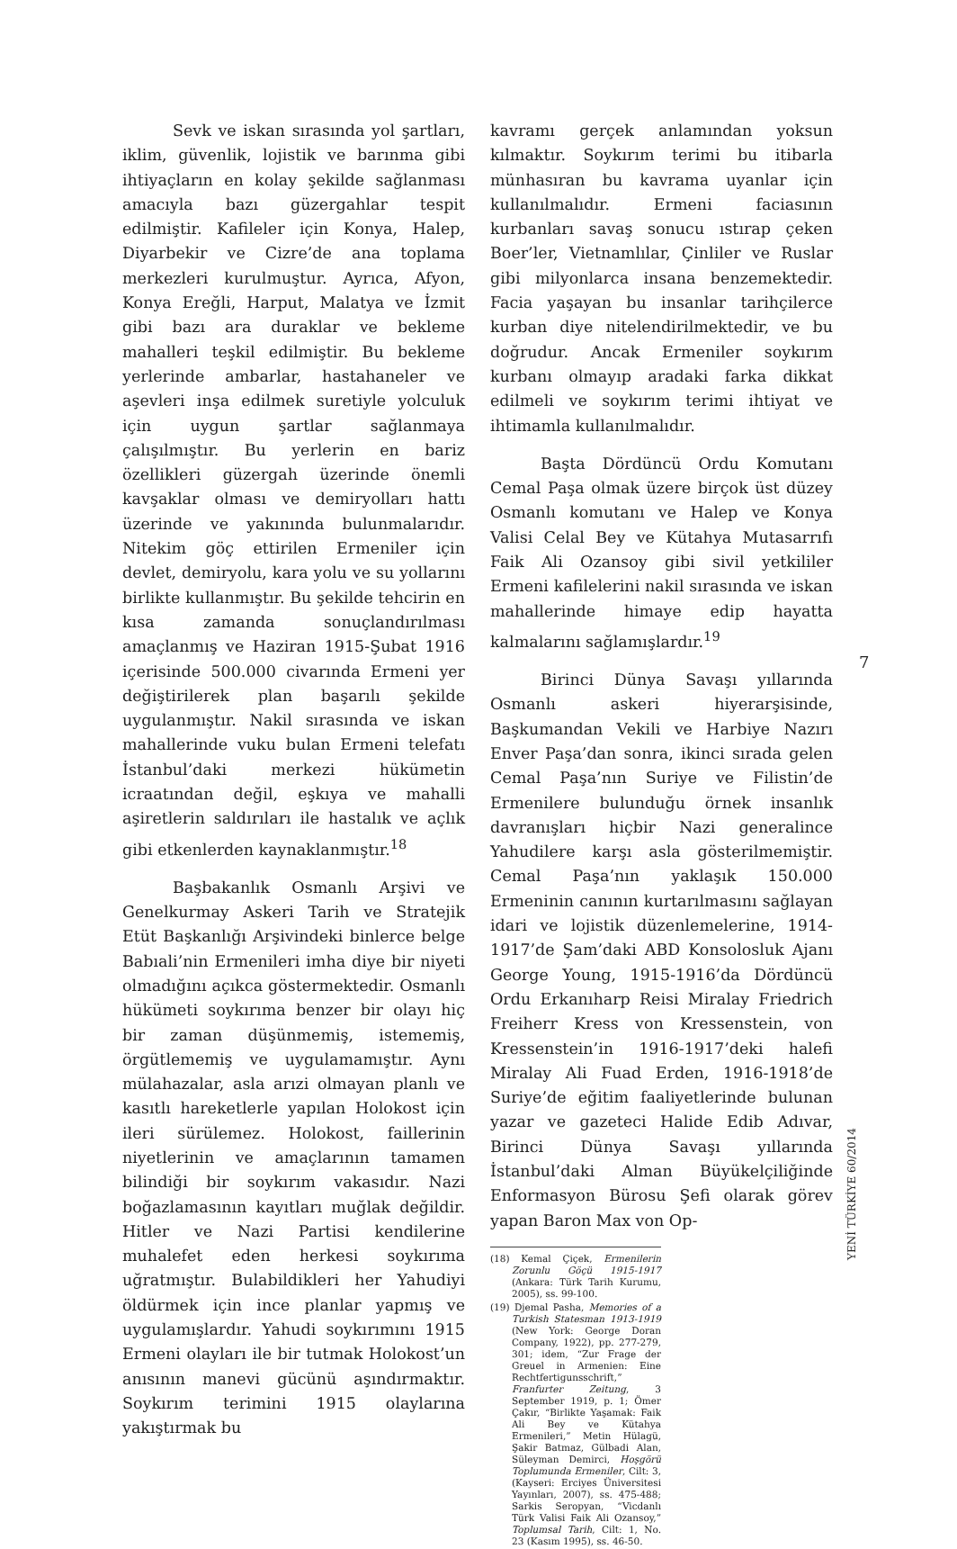Sevk ve iskan sırasında yol şartları, iklim, güvenlik, lojistik ve barınma gibi ihtiyaçların en kolay şekilde sağlanması amacıyla bazı güzergahlar tespit edilmiştir. Kafileler için Konya, Halep, Diyarbekir ve Cizre’de ana toplama merkezleri kurulmuştur. Ayrıca, Afyon, Konya Ereğli, Harput, Malatya ve İzmit gibi bazı ara duraklar ve bekleme mahalleri teşkil edilmiştir. Bu bekleme yerlerinde ambarlar, hastahaneler ve aşevleri inşa edilmek suretiyle yolculuk için uygun şartlar sağlanmaya çalışılmıştır. Bu yerlerin en bariz özellikleri güzergah üzerinde önemli kavşaklar olması ve demiryolları hattı üzerinde ve yakınında bulunmalarıdır. Nitekim göç ettirilen Ermeniler için devlet, demiryolu, kara yolu ve su yollarını birlikte kullanmıştır. Bu şekilde tehcirin en kısa zamanda sonuçlandırılması amaçlanmış ve Haziran 1915-Şubat 1916 içerisinde 500.000 civarında Ermeni yer değiştirilerek plan başarılı şekilde uygulanmıştır. Nakil sırasında ve iskan mahallerinde vuku bulan Ermeni telefatı İstanbul’daki merkezi hükümetin icraatından değil, eşkıya ve mahalli aşiretlerin saldırıları ile hastalık ve açlık gibi etkenlerden kaynaklanmıştır.<sup>18</sup>
Başbakanlık Osmanlı Arşivi ve Genelkurmay Askeri Tarih ve Stratejik Etüt Başkanlığı Arşivindeki binlerce belge Babıali’nin Ermenileri imha diye bir niyeti olmadığını açıkca göstermektedir. Osmanlı hükümeti soykırıma benzer bir olayı hiç bir zaman düşünmemiş, istememiş, örgütlememiş ve uygulamamıştır. Aynı mülahazalar, asla arızi olmayan planlı ve kasıtlı hareketlerle yapılan Holokost için ileri sürülemez. Holokost, faillerinin niyetlerinin ve amaçlarının tamamen bilindiği bir soykırım vakasıdır. Nazi boğazlamasının kayıtları muğlak değildir. Hitler ve Nazi Partisi kendilerine muhalefet eden herkesi soykırıma uğratmıştır. Bulabildikleri her Yahudiyi öldürmek için ince planlar yapmış ve uygulamışlardır. Yahudi soykırımını 1915 Ermeni olayları ile bir tutmak Holokost’un anısının manevi gücünü aşındırmaktır. Soykırım terimini 1915 olaylarına yakıştırmak bu
kavramı gerçek anlamından yoksun kılmaktır. Soykırım terimi bu itibarla münhasıran bu kavrama uyanlar için kullanılmalıdır. Ermeni faciasının kurbanları savaş sonucu ıstırap çeken Boer’ler, Vietnamlılar, Çinliler ve Ruslar gibi milyonlarca insana benzemektedir. Facia yaşayan bu insanlar tarihçilerce kurban diye nitelendirilmektedir, ve bu doğrudur. Ancak Ermeniler soykırım kurbanı olmayıp aradaki farka dikkat edilmeli ve soykırım terimi ihtiyat ve ihtimamla kullanılmalıdır.
Başta Dördüncü Ordu Komutanı Cemal Paşa olmak üzere birçok üst düzey Osmanlı komutanı ve Halep ve Konya Valisi Celal Bey ve Kütahya Mutasarrıfı Faik Ali Ozansoy gibi sivil yetkililer Ermeni kafilelerini nakil sırasında ve iskan mahallerinde himaye edip hayatta kalmalarını sağlamışlardır.<sup>19</sup>
Birinci Dünya Savaşı yıllarında Osmanlı askeri hiyerarşisinde, Başkumandan Vekili ve Harbiye Nazırı Enver Paşa’dan sonra, ikinci sırada gelen Cemal Paşa’nın Suriye ve Filistin’de Ermenilere bulunduğu örnek insanlık davranışları hiçbir Nazi generalince Yahudilere karşı asla gösterilmemiştir. Cemal Paşa’nın yaklaşık 150.000 Ermeninin canının kurtarılmasını sağlayan idari ve lojistik düzenlemelerine, 1914-1917’de Şam’daki ABD Konsolosluk Ajanı George Young, 1915-1916’da Dördüncü Ordu Erkanıharp Reisi Miralay Friedrich Freiherr Kress von Kressenstein, von Kressenstein’in 1916-1917’deki halefi Miralay Ali Fuad Erden, 1916-1918’de Suriye’de eğitim faaliyetlerinde bulunan yazar ve gazeteci Halide Edib Adıvar, Birinci Dünya Savaşı yıllarında İstanbul’daki Alman Büyükelçiliğinde Enformasyon Bürosu Şefi olarak görev yapan Baron Max von Op-
(18) Kemal Çiçek, Ermenilerin Zorunlu Göçü 1915-1917 (Ankara: Türk Tarih Kurumu, 2005), ss. 99-100.
(19) Djemal Pasha, Memories of a Turkish Statesman 1913-1919 (New York: George Doran Company, 1922), pp. 277-279, 301; idem, “Zur Frage der Greuel in Armenien: Eine Rechtfertigunsschrift,” Franfurter Zeitung, 3 September 1919, p. 1; Ömer Çakır, “Birlikte Yaşamak: Faik Ali Bey ve Kütahya Ermenileri,” Metin Hülagü, Şakir Batmaz, Gülbadi Alan, Süleyman Demirci, Hoşgörü Toplumunda Ermeniler, Cilt: 3, (Kayseri: Erciyes Üniversitesi Yayınları, 2007), ss. 475-488; Sarkis Seropyan, “Vicdanlı Türk Valisi Faik Ali Ozansoy,” Toplumsal Tarih, Cilt: 1, No. 23 (Kasım 1995), ss. 46-50.
7
YENİ TÜRKİYE 60/2014